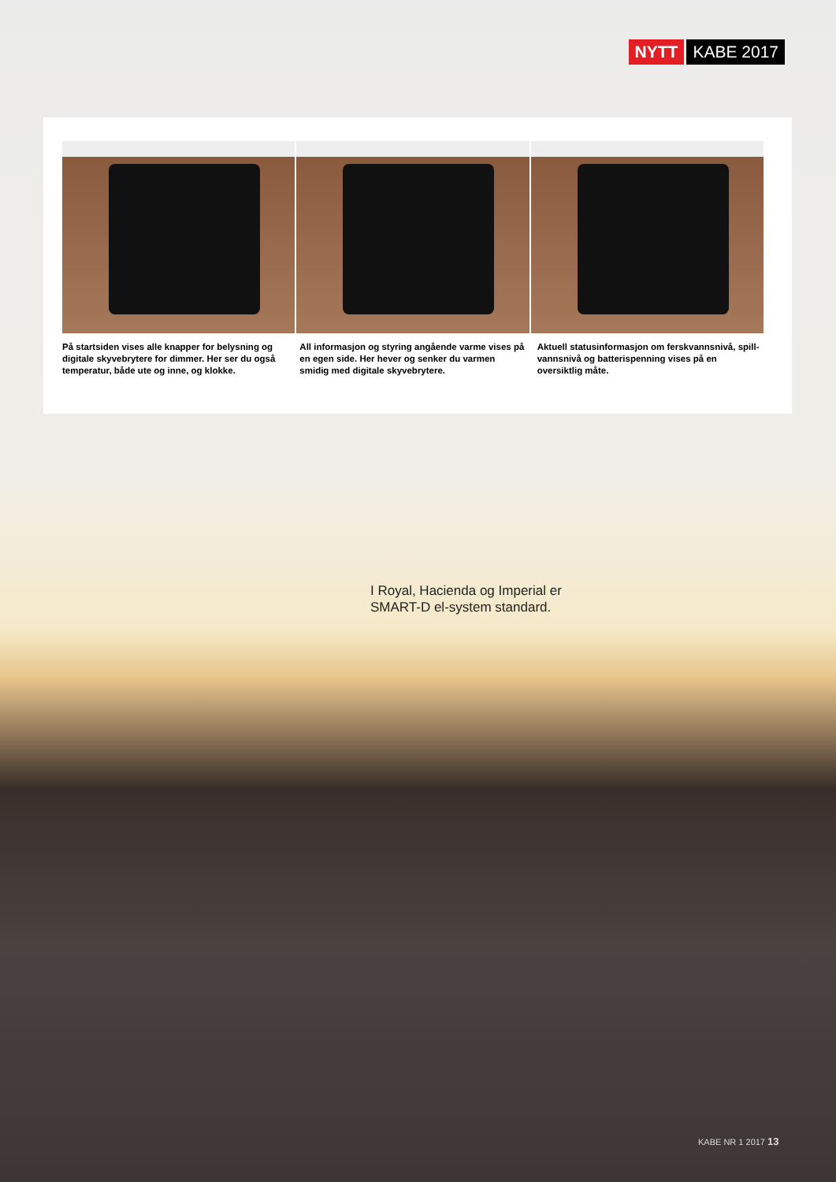NYTT KABE 2017
På startsiden vises alle knapper for belysning og digitale skyvebrytere for dimmer. Her ser du også temperatur, både ute og inne, og klokke.
All informasjon og styring angående varme vises på en egen side. Her hever og senker du varmen smidig med digitale skyvebrytere.
Aktuell statusinformasjon om ferskvannsnivå, spill­vannsnivå og batterispenning vises på en oversiktlig måte.
I Royal, Hacienda og Imperial er
SMART-D el-system standard.
KABE NR 1 2017 13